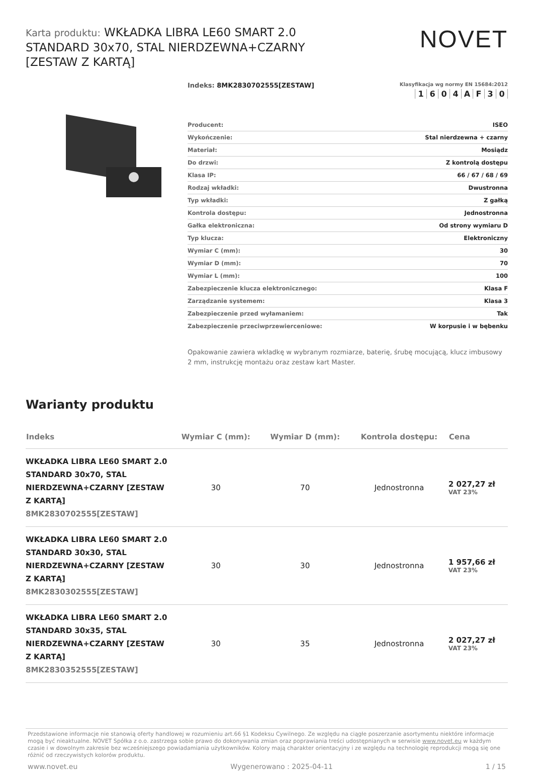Karta produktu: WKŁADKA LIBRA LE60 SMART 2.0 STANDARD 30x70, STAL NIERDZEWNA+CZARNY [ZESTAW Z KARTĄ]
NOVET
Indeks: 8MK2830702555[ZESTAW]
Klasyfikacja wg normy EN 15684:2012
1604 AF 30
| Producent: | ISEO |
| Wykończenie: | Stal nierdzewna + czarny |
| Materiał: | Mosiądz |
| Do drzwi: | Z kontrolą dostępu |
| Klasa IP: | 66 / 67 / 68 / 69 |
| Rodzaj wkładki: | Dwustronna |
| Typ wkładki: | Z gałką |
| Kontrola dostępu: | Jednostronna |
| Gałka elektroniczna: | Od strony wymiaru D |
| Typ klucza: | Elektroniczny |
| Wymiar C (mm): | 30 |
| Wymiar D (mm): | 70 |
| Wymiar L (mm): | 100 |
| Zabezpieczenie klucza elektronicznego: | Klasa F |
| Zarządzanie systemem: | Klasa 3 |
| Zabezpieczenie przed wyłamaniem: | Tak |
| Zabezpieczenie przeciwprzewierceniowe: | W korpusie i w bębenku |
Opakowanie zawiera wkładkę w wybranym rozmiarze, baterię, śrubę mocującą, klucz imbusowy 2 mm, instrukcję montażu oraz zestaw kart Master.
Warianty produktu
| Indeks | Wymiar C (mm): | Wymiar D (mm): | Kontrola dostępu: | Cena |
| --- | --- | --- | --- | --- |
| WKŁADKA LIBRA LE60 SMART 2.0 STANDARD 30x70, STAL NIERDZEWNA+CZARNY [ZESTAW Z KARTĄ] 8MK2830702555[ZESTAW] | 30 | 70 | Jednostronna | 2 027,27 zł VAT 23% |
| WKŁADKA LIBRA LE60 SMART 2.0 STANDARD 30x30, STAL NIERDZEWNA+CZARNY [ZESTAW Z KARTĄ] 8MK2830302555[ZESTAW] | 30 | 30 | Jednostronna | 1 957,66 zł VAT 23% |
| WKŁADKA LIBRA LE60 SMART 2.0 STANDARD 30x35, STAL NIERDZEWNA+CZARNY [ZESTAW Z KARTĄ] 8MK2830352555[ZESTAW] | 30 | 35 | Jednostronna | 2 027,27 zł VAT 23% |
Przedstawione informacje nie stanowią oferty handlowej w rozumieniu art.66 §1 Kodeksu Cywilnego. Ze względu na ciągłe poszerzanie asortymentu niektóre informacje mogą być nieaktualne. NOVET Spółka z o.o. zastrzega sobie prawo do dokonywania zmian oraz poprawiania treści udostępnianych w serwisie www.novet.eu w każdym czasie i w dowolnym zakresie bez wcześniejszego powiadamiania użytkowników. Kolory mają charakter orientacyjny i ze względu na technologię reprodukcji mogą się one różnić od rzeczywistych kolorów produktu.
www.novet.eu Wygenerowano : 2025-04-11 1 / 15